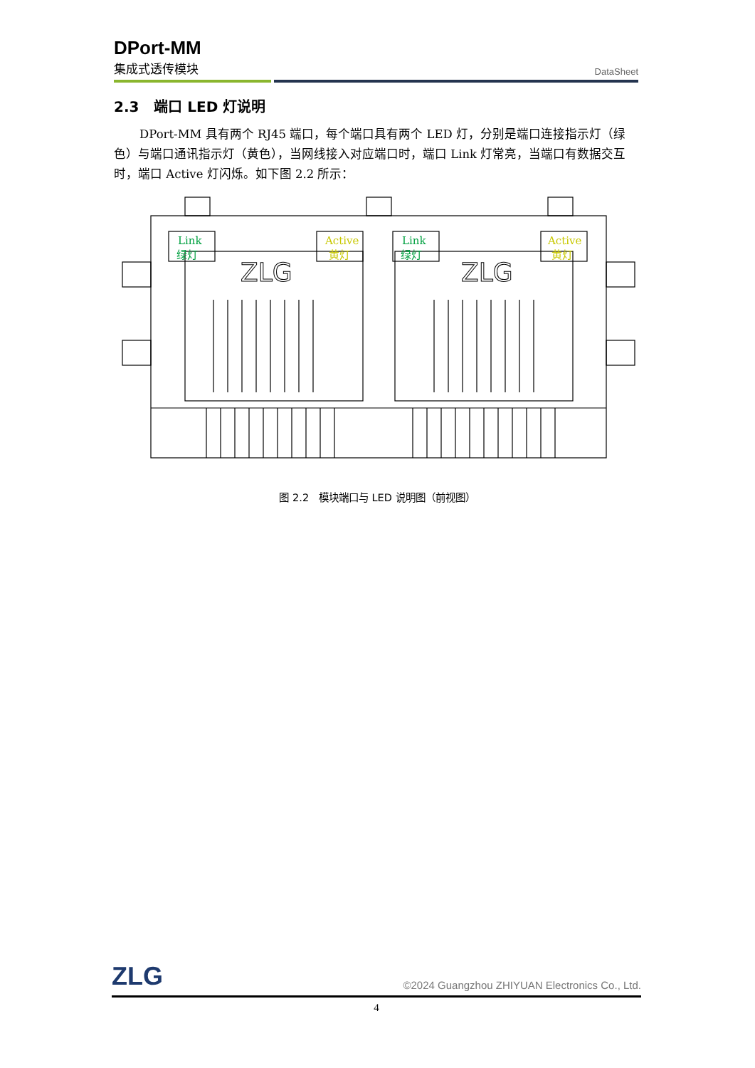DPort-MM
集成式透传模块 DataSheet
2.3 端口 LED 灯说明
DPort-MM 具有两个 RJ45 端口，每个端口具有两个 LED 灯，分别是端口连接指示灯（绿色）与端口通讯指示灯（黄色），当网线接入对应端口时，端口 Link 灯常亮，当端口有数据交互时，端口 Active 灯闪烁。如下图 2.2 所示：
ZLG
ZLG
Link
绿灯
Active
黄灯
Link
绿灯
Active
黄灯
图 2.2 模块端口与 LED 说明图（前视图）
ZLG ©2024 Guangzhou ZHIYUAN Electronics Co., Ltd.
4